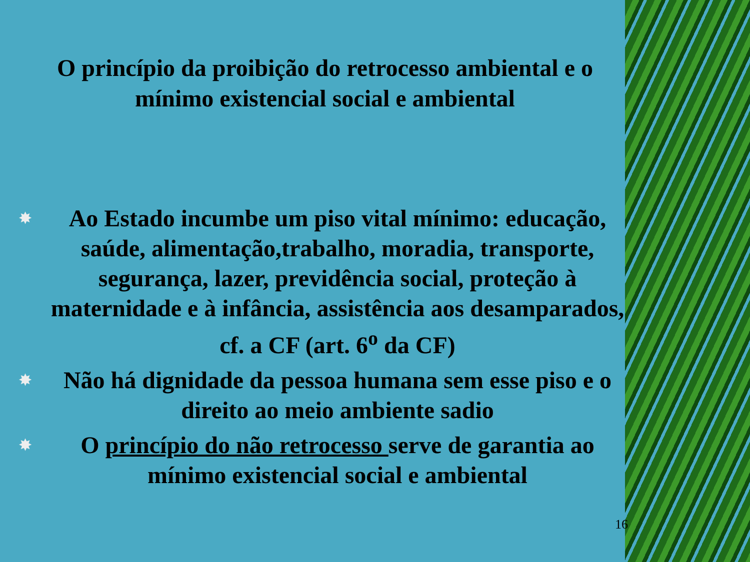O princípio da proibição do retrocesso ambiental e o mínimo existencial social e ambiental
✸ Ao Estado incumbe um piso vital mínimo: educação, saúde, alimentação,trabalho, moradia, transporte, segurança, lazer, previdência social, proteção à maternidade e à infância, assistência aos desamparados, cf. a CF (art. 6<sup>o</sup> da CF)
✸ Não há dignidade da pessoa humana sem esse piso e o direito ao meio ambiente sadio
✸ O princípio do não retrocesso serve de garantia ao mínimo existencial social e ambiental
16